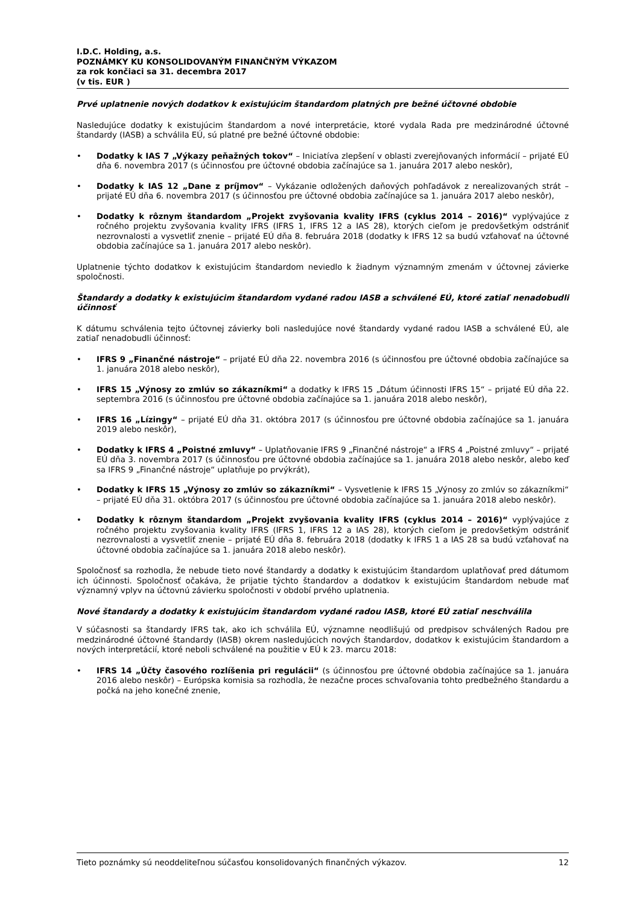I.D.C. Holding, a.s.
POZNÁMKY KU KONSOLIDOVANÝM FINANČNÝM VÝKAZOM
za rok končiaci sa 31. decembra 2017
(v tis. EUR )
Prvé uplatnenie nových dodatkov k existujúcim štandardom platných pre bežné účtovné obdobie
Nasledujúce dodatky k existujúcim štandardom a nové interpretácie, ktoré vydala Rada pre medzinárodné účtovné štandardy (IASB) a schválila EÚ, sú platné pre bežné účtovné obdobie:
• Dodatky k IAS 7 „Výkazy peňažných tokov“ – Iniciatíva zlepšení v oblasti zverejňovaných informácií – prijaté EÚ dňa 6. novembra 2017 (s účinnosťou pre účtovné obdobia začínajúce sa 1. januára 2017 alebo neskôr),
• Dodatky k IAS 12 „Dane z príjmov“ – Vykázanie odložených daňových pohľadávok z nerealizovaných strát – prijaté EÚ dňa 6. novembra 2017 (s účinnosťou pre účtovné obdobia začínajúce sa 1. januára 2017 alebo neskôr),
• Dodatky k rôznym štandardom „Projekt zvyšovania kvality IFRS (cyklus 2014 – 2016)“ vyplývajúce z ročného projektu zvyšovania kvality IFRS (IFRS 1, IFRS 12 a IAS 28), ktorých cieľom je predovšetkým odstrániť nezrovnalosti a vysvetliť znenie – prijaté EÚ dňa 8. februára 2018 (dodatky k IFRS 12 sa budú vzťahovať na účtovné obdobia začínajúce sa 1. januára 2017 alebo neskôr).
Uplatnenie týchto dodatkov k existujúcim štandardom neviedlo k žiadnym významným zmenám v účtovnej závierke spoločnosti.
Štandardy a dodatky k existujúcim štandardom vydané radou IASB a schválené EÚ, ktoré zatiaľ nenadobudli účinnosť
K dátumu schválenia tejto účtovnej závierky boli nasledujúce nové štandardy vydané radou IASB a schválené EÚ, ale zatiaľ nenadobudli účinnosť:
• IFRS 9 „Finančné nástroje“ – prijaté EÚ dňa 22. novembra 2016 (s účinnosťou pre účtovné obdobia začínajúce sa 1. januára 2018 alebo neskôr),
• IFRS 15 „Výnosy zo zmlúv so zákazníkmi“ a dodatky k IFRS 15 „Dátum účinnosti IFRS 15“ – prijaté EÚ dňa 22. septembra 2016 (s účinnosťou pre účtovné obdobia začínajúce sa 1. januára 2018 alebo neskôr),
• IFRS 16 „Lízingy“ – prijaté EÚ dňa 31. októbra 2017 (s účinnosťou pre účtovné obdobia začínajúce sa 1. januára 2019 alebo neskôr),
• Dodatky k IFRS 4 „Poistné zmluvy“ – Uplatňovanie IFRS 9 „Finančné nástroje“ a IFRS 4 „Poistné zmluvy“ – prijaté EÚ dňa 3. novembra 2017 (s účinnosťou pre účtovné obdobia začínajúce sa 1. januára 2018 alebo neskôr, alebo keď sa IFRS 9 „Finančné nástroje“ uplatňuje po prvýkrát),
• Dodatky k IFRS 15 „Výnosy zo zmlúv so zákazníkmi“ – Vysvetlenie k IFRS 15 „Výnosy zo zmlúv so zákazníkmi“ – prijaté EÚ dňa 31. októbra 2017 (s účinnosťou pre účtovné obdobia začínajúce sa 1. januára 2018 alebo neskôr).
• Dodatky k rôznym štandardom „Projekt zvyšovania kvality IFRS (cyklus 2014 – 2016)“ vyplývajúce z ročného projektu zvyšovania kvality IFRS (IFRS 1, IFRS 12 a IAS 28), ktorých cieľom je predovšetkým odstrániť nezrovnalosti a vysvetliť znenie – prijaté EÚ dňa 8. februára 2018 (dodatky k IFRS 1 a IAS 28 sa budú vzťahovať na účtovné obdobia začínajúce sa 1. januára 2018 alebo neskôr).
Spoločnosť sa rozhodla, že nebude tieto nové štandardy a dodatky k existujúcim štandardom uplatňovať pred dátumom ich účinnosti. Spoločnosť očakáva, že prijatie týchto štandardov a dodatkov k existujúcim štandardom nebude mať významný vplyv na účtovnú závierku spoločnosti v období prvého uplatnenia.
Nové štandardy a dodatky k existujúcim štandardom vydané radou IASB, ktoré EÚ zatiaľ neschválila
V súčasnosti sa štandardy IFRS tak, ako ich schválila EÚ, významne neodlišujú od predpisov schválených Radou pre medzinárodné účtovné štandardy (IASB) okrem nasledujúcich nových štandardov, dodatkov k existujúcim štandardom a nových interpretácií, ktoré neboli schválené na použitie v EÚ k 23. marcu 2018:
• IFRS 14 „Účty časového rozlíšenia pri regulácii“ (s účinnosťou pre účtovné obdobia začínajúce sa 1. januára 2016 alebo neskôr) – Európska komisia sa rozhodla, že nezačne proces schvaľovania tohto predbežného štandardu a počká na jeho konečné znenie,
Tieto poznámky sú neoddeliteľnou súčasťou konsolidovaných finančných výkazov. 12